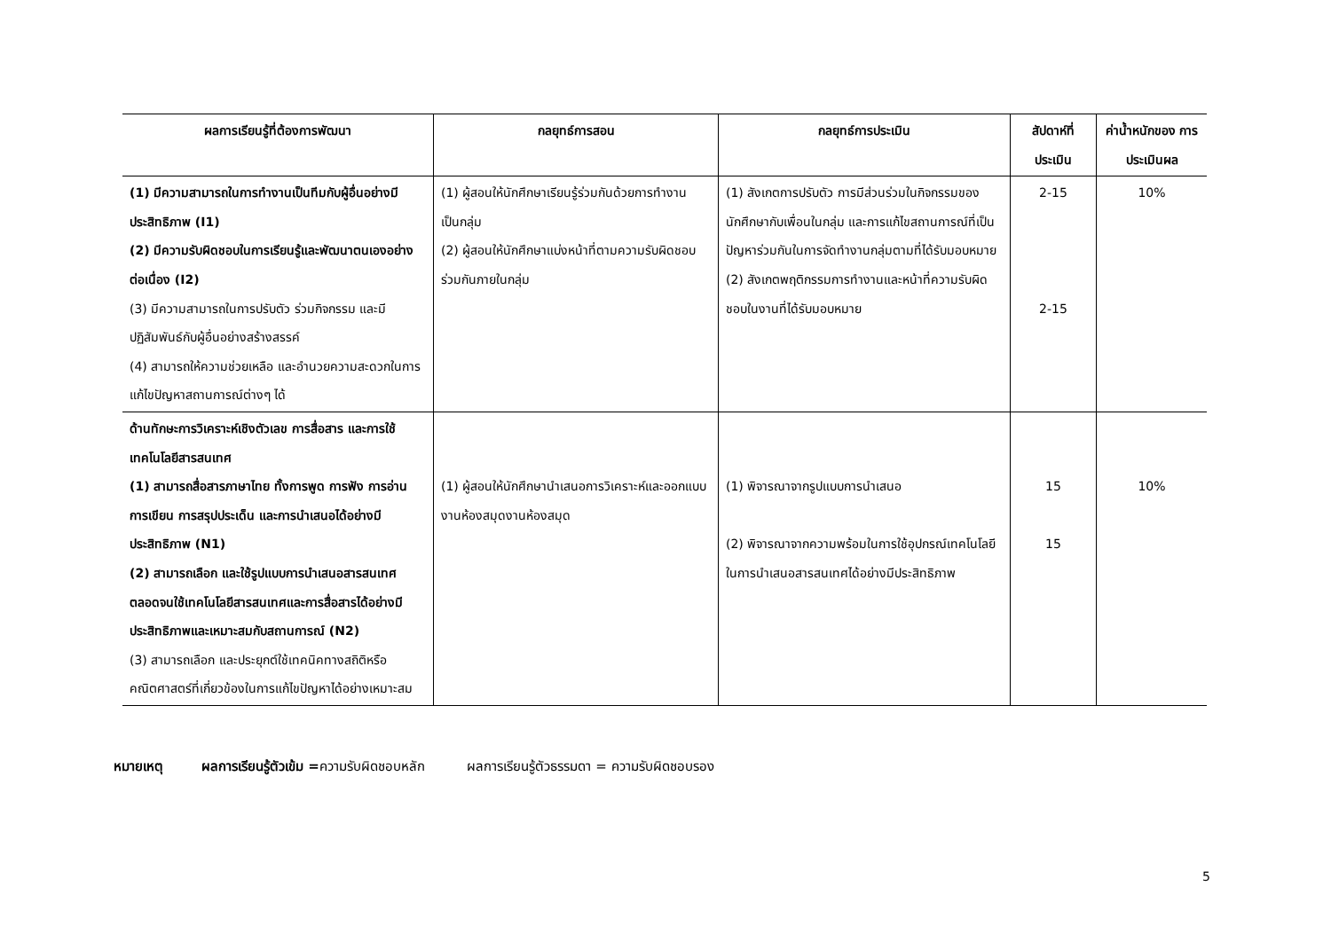| ผลการเรียนรู้ที่ต้องการพัฒนา | กลยุทธ์การสอน | กลยุทธ์การประเมิน | สัปดาห์ที่ ประเมิน | ค่าน้ำหนักของ การประเมินผล |
| --- | --- | --- | --- | --- |
| (1) มีความสามารถในการทำงานเป็นทีมกับผู้อื่นอย่างมีประสิทธิภาพ (I1) (2) มีความรับผิดชอบในการเรียนรู้และพัฒนาตนเองอย่างต่อเนื่อง (I2) (3) มีความสามารถในการปรับตัว ร่วมกิจกรรม และมีปฏิสัมพันธ์กับผู้อื่นอย่างสร้างสรรค์ (4) สามารถให้ความช่วยเหลือ และอำนวยความสะดวกในการแก้ไขปัญหาสถานการณ์ต่างๆ ได้ | (1) ผู้สอนให้นักศึกษาเรียนรู้ร่วมกันด้วยการทำงานเป็นกลุ่ม (2) ผู้สอนให้นักศึกษาแบ่งหน้าที่ตามความรับผิดชอบร่วมกันภายในกลุ่ม | (1) สังเกตการปรับตัว การมีส่วนร่วมในกิจกรรมของนักศึกษากับเพื่อนในกลุ่ม และการแก้ไขสถานการณ์ที่เป็นปัญหาร่วมกันในการจัดทำงานกลุ่มตามที่ได้รับมอบหมาย (2) สังเกตพฤติกรรมการทำงานและหน้าที่ความรับผิดชอบในงานที่ได้รับมอบหมาย | 2-15 2-15 | 10% |
| ด้านทักษะการวิเคราะห์เชิงตัวเลข การสื่อสาร และการใช้เทคโนโลยีสารสนเทศ (1) สามารถสื่อสารภาษาไทย ทั้งการพูด การฟัง การอ่าน การเขียน การสรุปประเด็น และการนำเสนอได้อย่างมีประสิทธิภาพ (N1) (2) สามารถเลือก และใช้รูปแบบการนำเสนอสารสนเทศ ตลอดจนใช้เทคโนโลยีสารสนเทศและการสื่อสารได้อย่างมีประสิทธิภาพและเหมาะสมกับสถานการณ์ (N2) (3) สามารถเลือก และประยุกต์ใช้เทคนิคทางสถิติหรือคณิตศาสตร์ที่เกี่ยวข้องในการแก้ไขปัญหาได้อย่างเหมาะสม | (1) ผู้สอนให้นักศึกษานำเสนอการวิเคราะห์และออกแบบงานห้องสมุดงานห้องสมุด | (1) พิจารณาจากรูปแบบการนำเสนอ (2) พิจารณาจากความพร้อมในการใช้อุปกรณ์เทคโนโลยีในการนำเสนอสารสนเทศได้อย่างมีประสิทธิภาพ | 15 15 | 10% |
หมายเหตุ ผลการเรียนรู้ตัวเข้ม =ความรับผิดชอบหลัก ผลการเรียนรู้ตัวธรรมดา = ความรับผิดชอบรอง
5